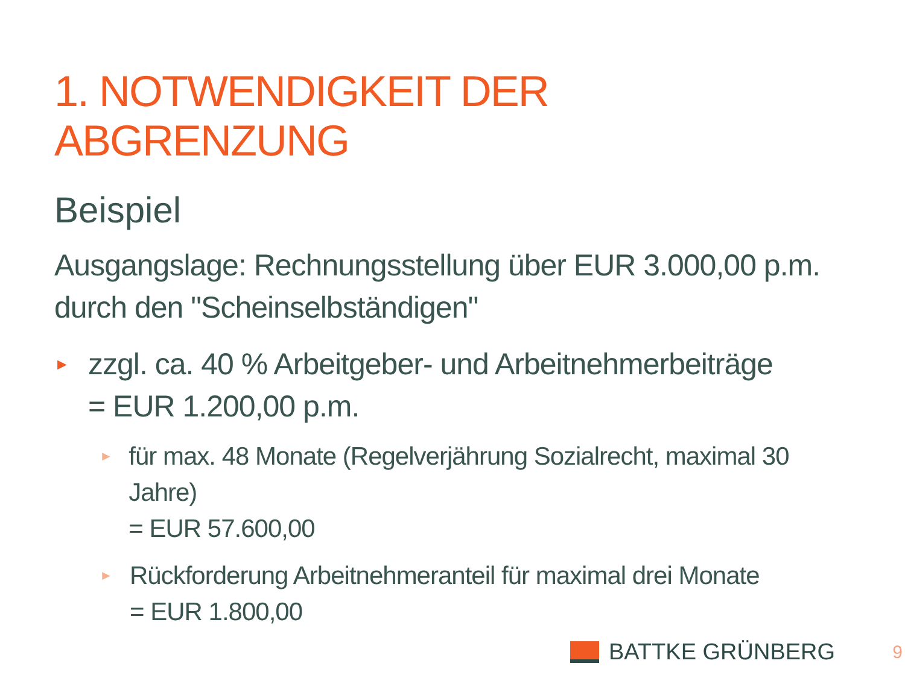1. NOTWENDIGKEIT DER ABGRENZUNG
Beispiel
Ausgangslage: Rechnungsstellung über EUR 3.000,00 p.m. durch den "Scheinselbständigen"
►
zzgl. ca. 40 % Arbeitgeber- und Arbeitnehmerbeiträge
= EUR 1.200,00 p.m.
►
für max. 48 Monate (Regelverjährung Sozialrecht, maximal 30 Jahre)
= EUR 57.600,00
►
Rückforderung Arbeitnehmeranteil für maximal drei Monate
= EUR 1.800,00
BATTKE GRÜNBERG 9